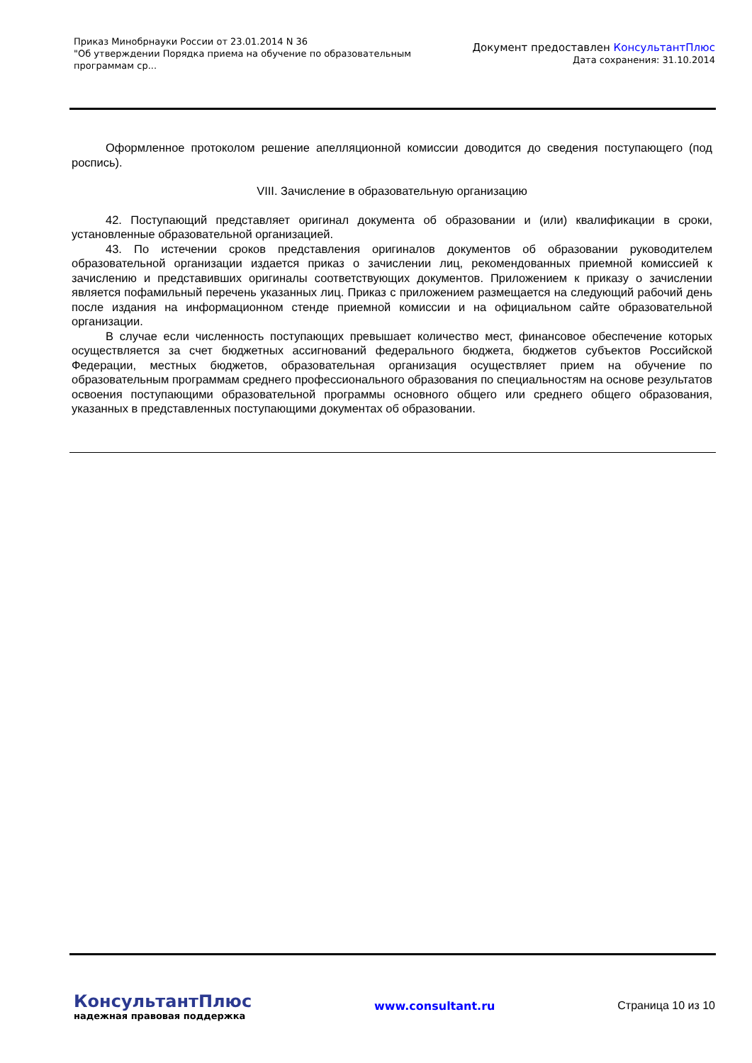Приказ Минобрнауки России от 23.01.2014 N 36
"Об утверждении Порядка приема на обучение по образовательным
программам ср...
Документ предоставлен КонсультантПлюс
Дата сохранения: 31.10.2014
Оформленное протоколом решение апелляционной комиссии доводится до сведения поступающего (под роспись).
VIII. Зачисление в образовательную организацию
42. Поступающий представляет оригинал документа об образовании и (или) квалификации в сроки, установленные образовательной организацией.
43. По истечении сроков представления оригиналов документов об образовании руководителем образовательной организации издается приказ о зачислении лиц, рекомендованных приемной комиссией к зачислению и представивших оригиналы соответствующих документов. Приложением к приказу о зачислении является пофамильный перечень указанных лиц. Приказ с приложением размещается на следующий рабочий день после издания на информационном стенде приемной комиссии и на официальном сайте образовательной организации.
В случае если численность поступающих превышает количество мест, финансовое обеспечение которых осуществляется за счет бюджетных ассигнований федерального бюджета, бюджетов субъектов Российской Федерации, местных бюджетов, образовательная организация осуществляет прием на обучение по образовательным программам среднего профессионального образования по специальностям на основе результатов освоения поступающими образовательной программы основного общего или среднего общего образования, указанных в представленных поступающими документах об образовании.
КонсультантПлюс
надежная правовая поддержка
www.consultant.ru Страница 10 из 10